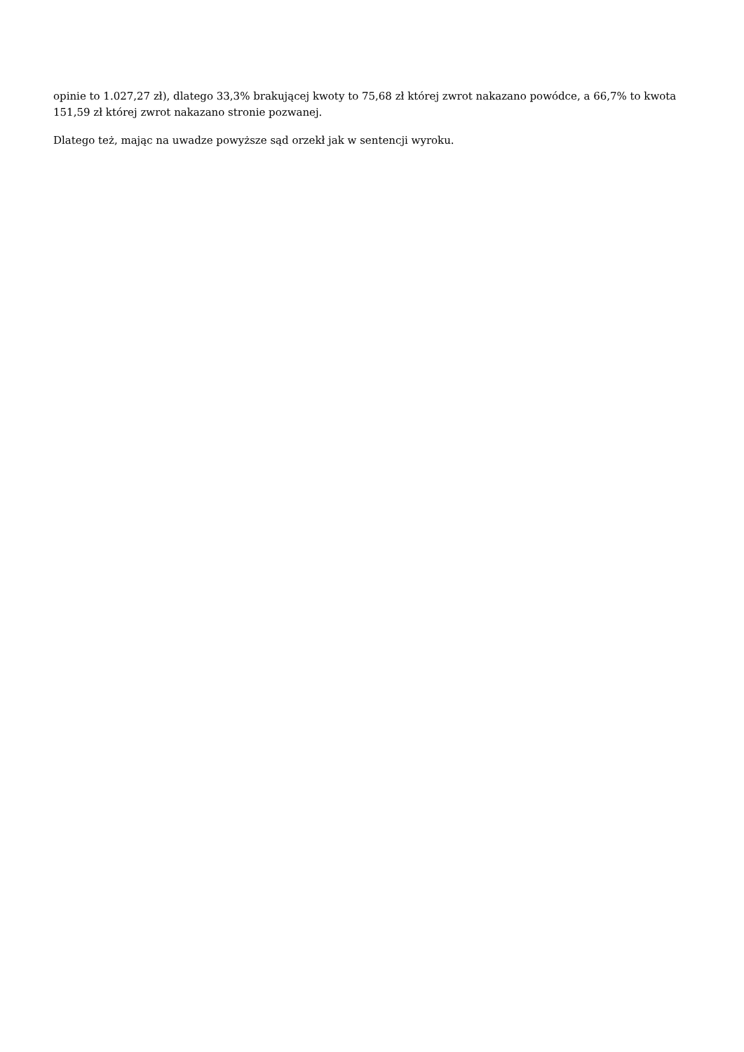opinie to 1.027,27 zł), dlatego 33,3% brakującej kwoty to 75,68 zł której zwrot nakazano powódce, a 66,7% to kwota 151,59 zł której zwrot nakazano stronie pozwanej.
Dlatego też, mając na uwadze powyższe sąd orzekł jak w sentencji wyroku.